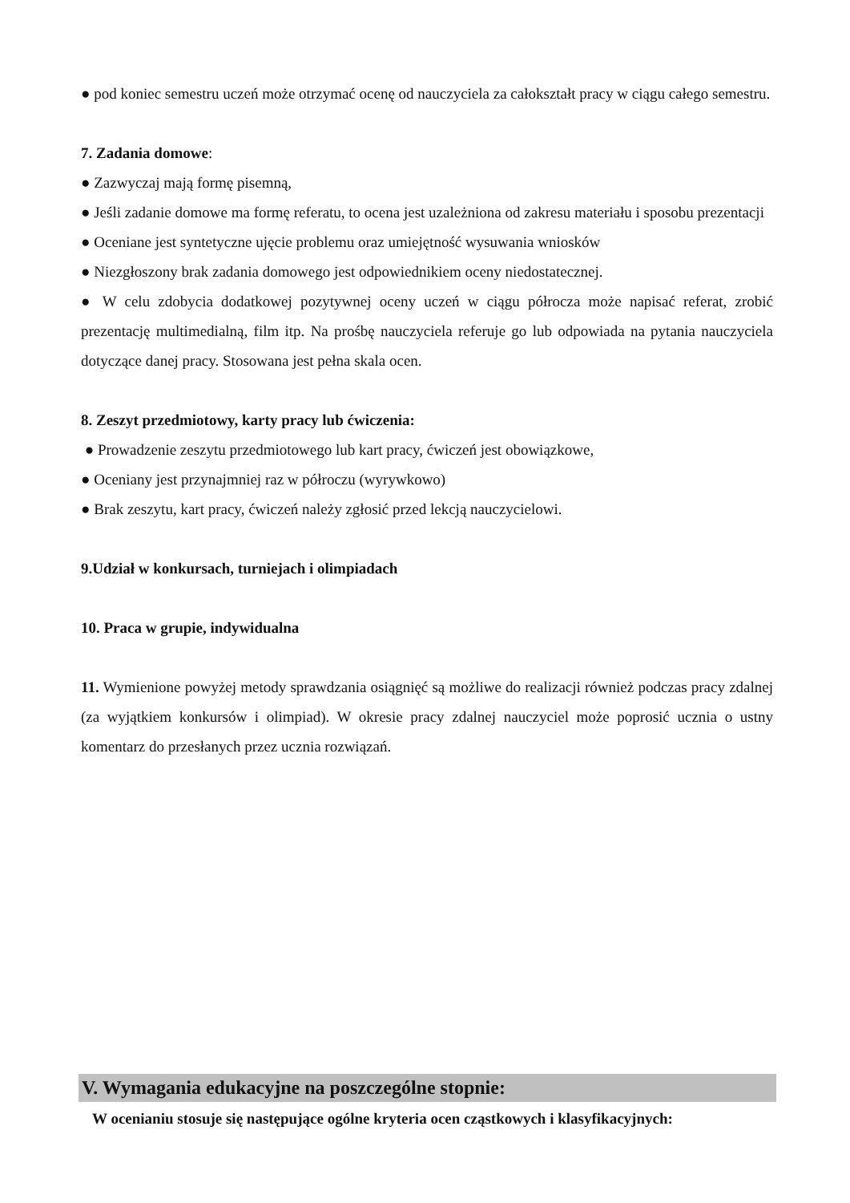● pod koniec semestru uczeń może otrzymać ocenę od nauczyciela za całokształt pracy w ciągu całego semestru.
7. Zadania domowe:
● Zazwyczaj mają formę pisemną,
● Jeśli zadanie domowe ma formę referatu, to ocena jest uzależniona od zakresu materiału i sposobu prezentacji
● Oceniane jest syntetyczne ujęcie problemu oraz umiejętność wysuwania wniosków
● Niezgłoszony brak zadania domowego jest odpowiednikiem oceny niedostatecznej.
● W celu zdobycia dodatkowej pozytywnej oceny uczeń w ciągu półrocza może napisać referat, zrobić prezentację multimedialną, film itp. Na prośbę nauczyciela referuje go lub odpowiada na pytania nauczyciela dotyczące danej pracy. Stosowana jest pełna skala ocen.
8. Zeszyt przedmiotowy, karty pracy lub ćwiczenia:
● Prowadzenie zeszytu przedmiotowego lub kart pracy, ćwiczeń jest obowiązkowe,
● Oceniany jest przynajmniej raz w półroczu (wyrywkowo)
● Brak zeszytu, kart pracy, ćwiczeń należy zgłosić przed lekcją nauczycielowi.
9.Udział w konkursach, turniejach i olimpiadach
10. Praca w grupie, indywidualna
11. Wymienione powyżej metody sprawdzania osiągnięć są możliwe do realizacji również podczas pracy zdalnej (za wyjątkiem konkursów i olimpiad). W okresie pracy zdalnej nauczyciel może poprosić ucznia o ustny komentarz do przesłanych przez ucznia rozwiązań.
V. Wymagania edukacyjne na poszczególne stopnie:
W ocenianiu stosuje się następujące ogólne kryteria ocen cząstkowych i klasyfikacyjnych: